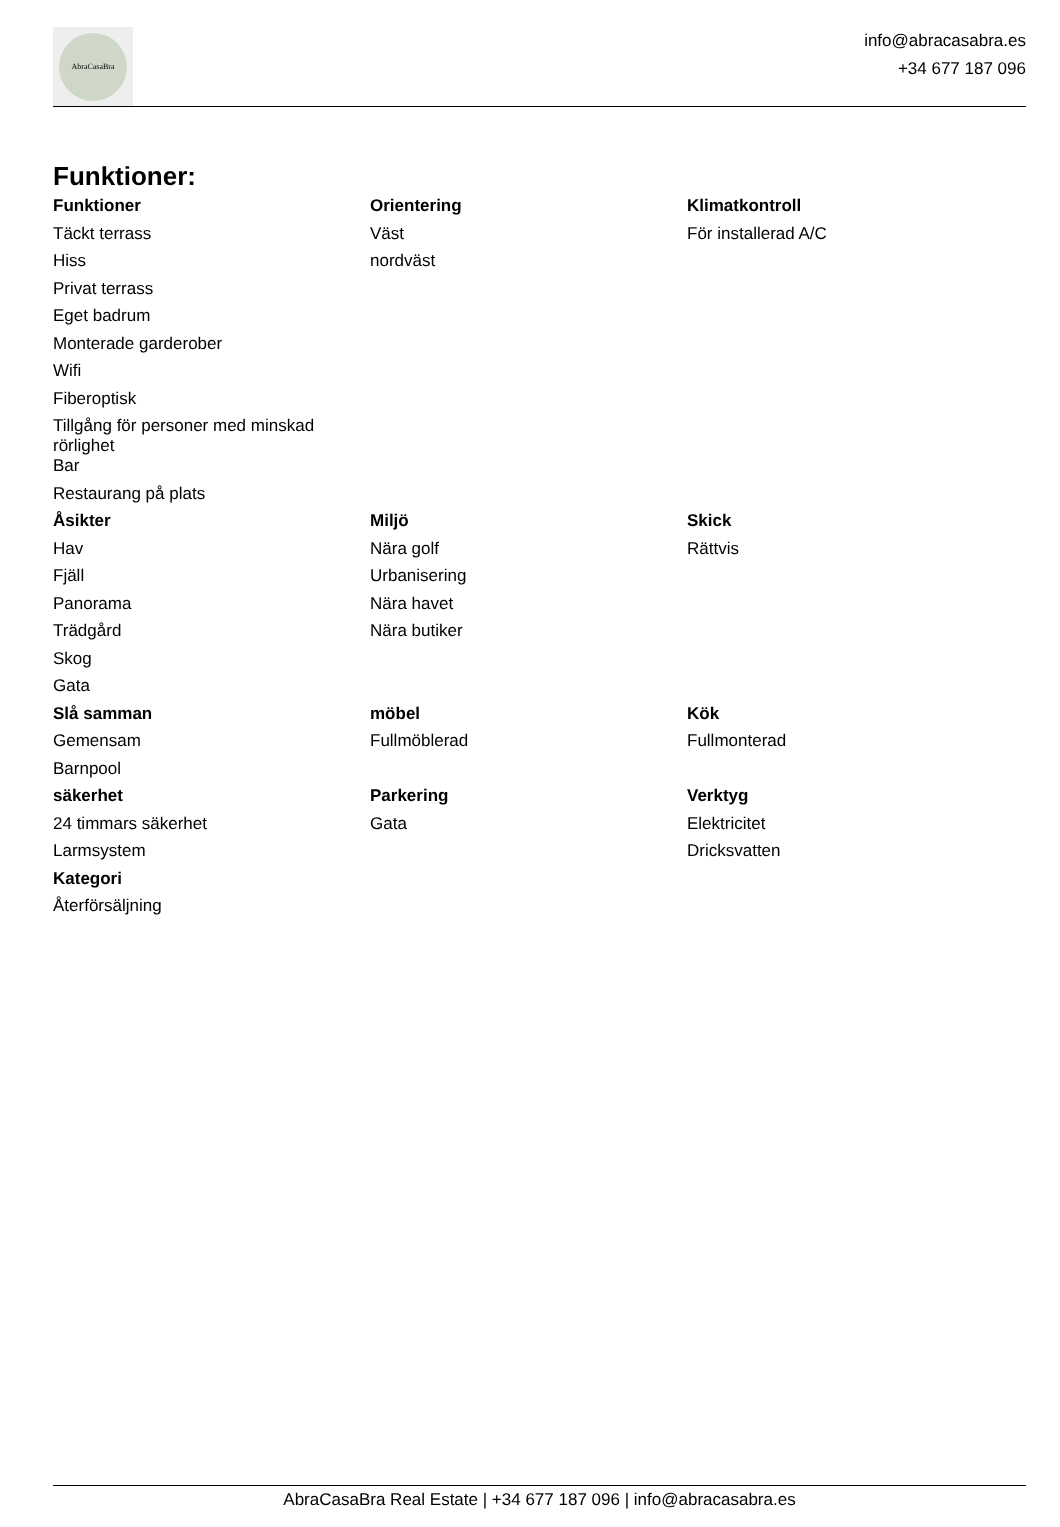AbraCasaBra
info@abracasabra.es
+34 677 187 096
Funktioner:
| Funktioner | Orientering | Klimatkontroll |
| --- | --- | --- |
| Täckt terrass | Väst | För installerad A/C |
| Hiss | nordväst | |
| Privat terrass | | |
| Eget badrum | | |
| Monterade garderober | | |
| Wifi | | |
| Fiberoptisk | | |
| Tillgång för personer med minskad rörlighet | | |
| Bar | | |
| Restaurang på plats | | |
| Åsikter | Miljö | Skick |
| Hav | Nära golf | Rättvis |
| Fjäll | Urbanisering | |
| Panorama | Nära havet | |
| Trädgård | Nära butiker | |
| Skog | | |
| Gata | | |
| Slå samman | möbel | Kök |
| Gemensam | Fullmöblerad | Fullmonterad |
| Barnpool | | |
| säkerhet | Parkering | Verktyg |
| 24 timmars säkerhet | Gata | Elektricitet |
| Larmsystem | | Dricksvatten |
| Kategori | | |
| Återförsäljning | | |
AbraCasaBra Real Estate | +34 677 187 096 | info@abracasabra.es